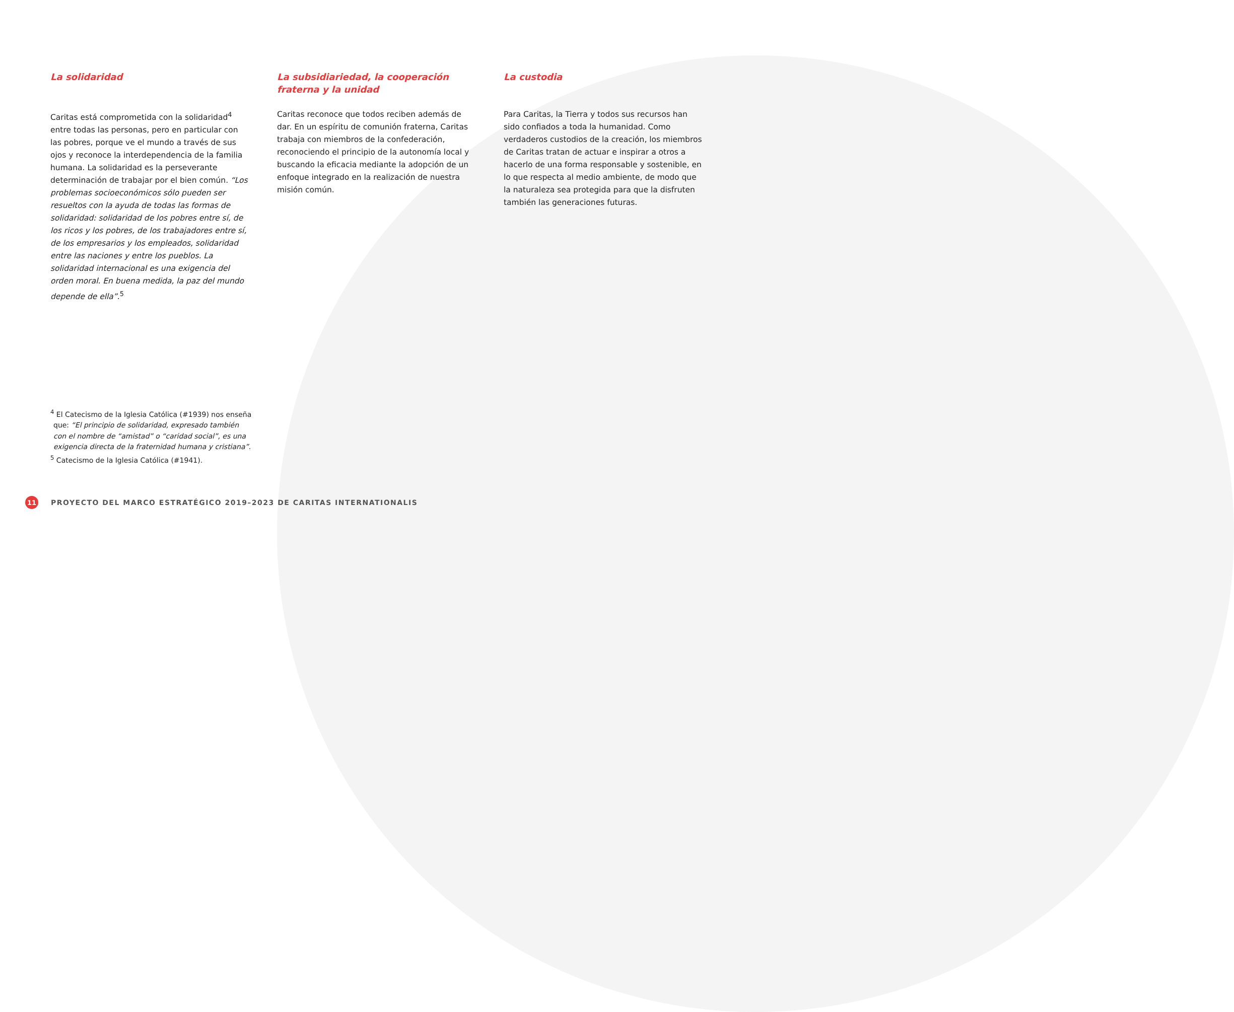La solidaridad
Caritas está comprometida con la solidaridad<sup>4</sup> entre todas las personas, pero en particular con las pobres, porque ve el mundo a través de sus ojos y reconoce la interdependencia de la familia humana. La solidaridad es la perseverante determinación de trabajar por el bien común. “Los problemas socioeconómicos sólo pueden ser resueltos con la ayuda de todas las formas de solidaridad: solidaridad de los pobres entre sí, de los ricos y los pobres, de los trabajadores entre sí, de los empresarios y los empleados, solidaridad entre las naciones y entre los pueblos. La solidaridad internacional es una exigencia del orden moral. En buena medida, la paz del mundo depende de ella”.<sup>5</sup>
La subsidiariedad, la cooperación fraterna y la unidad
Caritas reconoce que todos reciben además de dar. En un espíritu de comunión fraterna, Caritas trabaja con miembros de la confederación, reconociendo el principio de la autonomía local y buscando la eficacia mediante la adopción de un enfoque integrado en la realización de nuestra misión común.
La custodia
Para Caritas, la Tierra y todos sus recursos han sido confiados a toda la humanidad. Como verdaderos custodios de la creación, los miembros de Caritas tratan de actuar e inspirar a otros a hacerlo de una forma responsable y sostenible, en lo que respecta al medio ambiente, de modo que la naturaleza sea protegida para que la disfruten también las generaciones futuras.
<sup>4</sup> El Catecismo de la Iglesia Católica (#1939) nos enseña que: “El principio de solidaridad, expresado también con el nombre de “amistad” o “caridad social”, es una exigencia directa de la fraternidad humana y cristiana”.
<sup>5</sup> Catecismo de la Iglesia Católica (#1941).
11
PROYECTO DEL MARCO ESTRATÉGICO 2019–2023 DE CARITAS INTERNATIONALIS